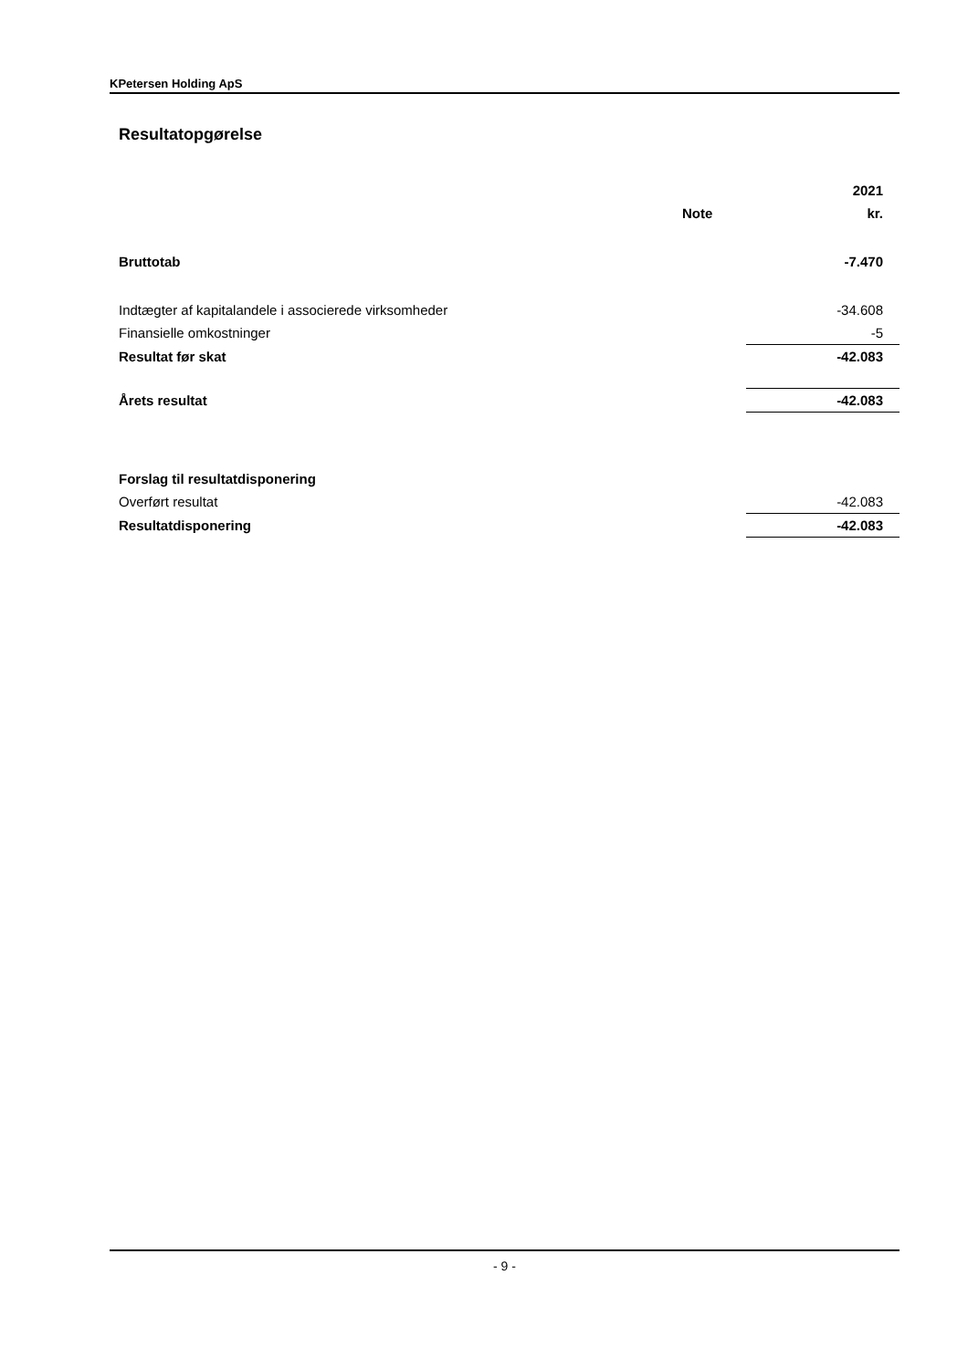KPetersen Holding ApS
Resultatopgørelse
| | | 2021 |
| | Note | kr. |
| Bruttotab | | -7.470 |
| Indtægter af kapitalandele i associerede virksomheder | | -34.608 |
| Finansielle omkostninger | | -5 |
| Resultat før skat | | -42.083 |
| Årets resultat | | -42.083 |
| Forslag til resultatdisponering | | |
| Overført resultat | | -42.083 |
| Resultatdisponering | | -42.083 |
- 9 -